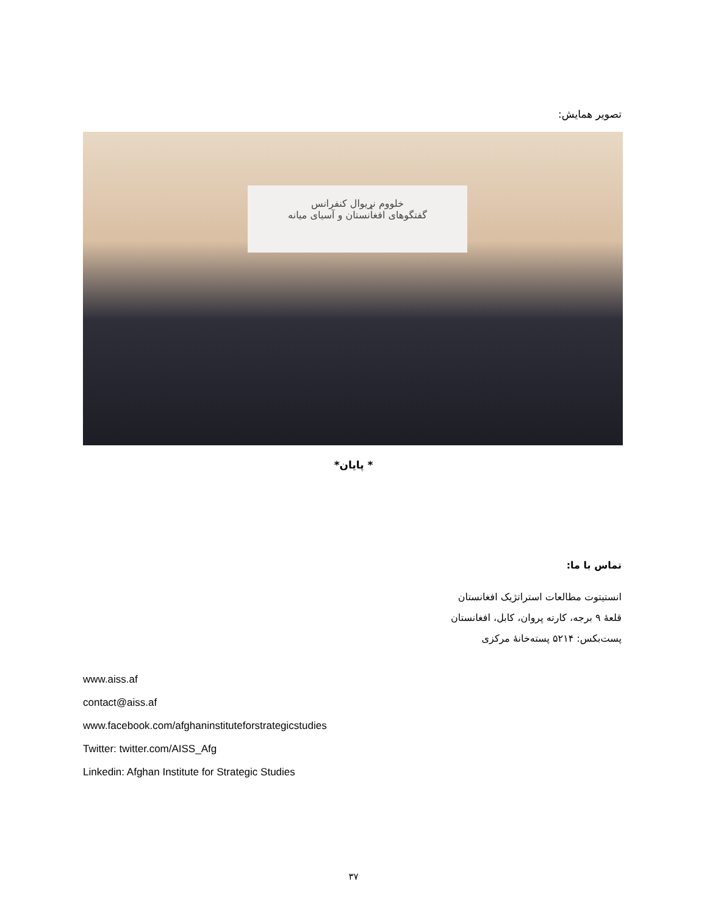تصویر همایش:
خلووم نړیوال کنفرانس
گفتگوهای افغانستان و آسیای میانه
* پایان*
تماس با ما:
انستیتوت مطالعات استراتژیک افغانستان
قلعۀ ۹ برجه، کارته پروان، کابل، افغانستان
پست‌بکس: ۵۲۱۴ پسته‌خانۀ مرکزی
www.aiss.af
contact@aiss.af
www.facebook.com/afghaninstituteforstrategicstudies
Twitter: twitter.com/AISS_Afg
Linkedin: Afghan Institute for Strategic Studies
۳۷